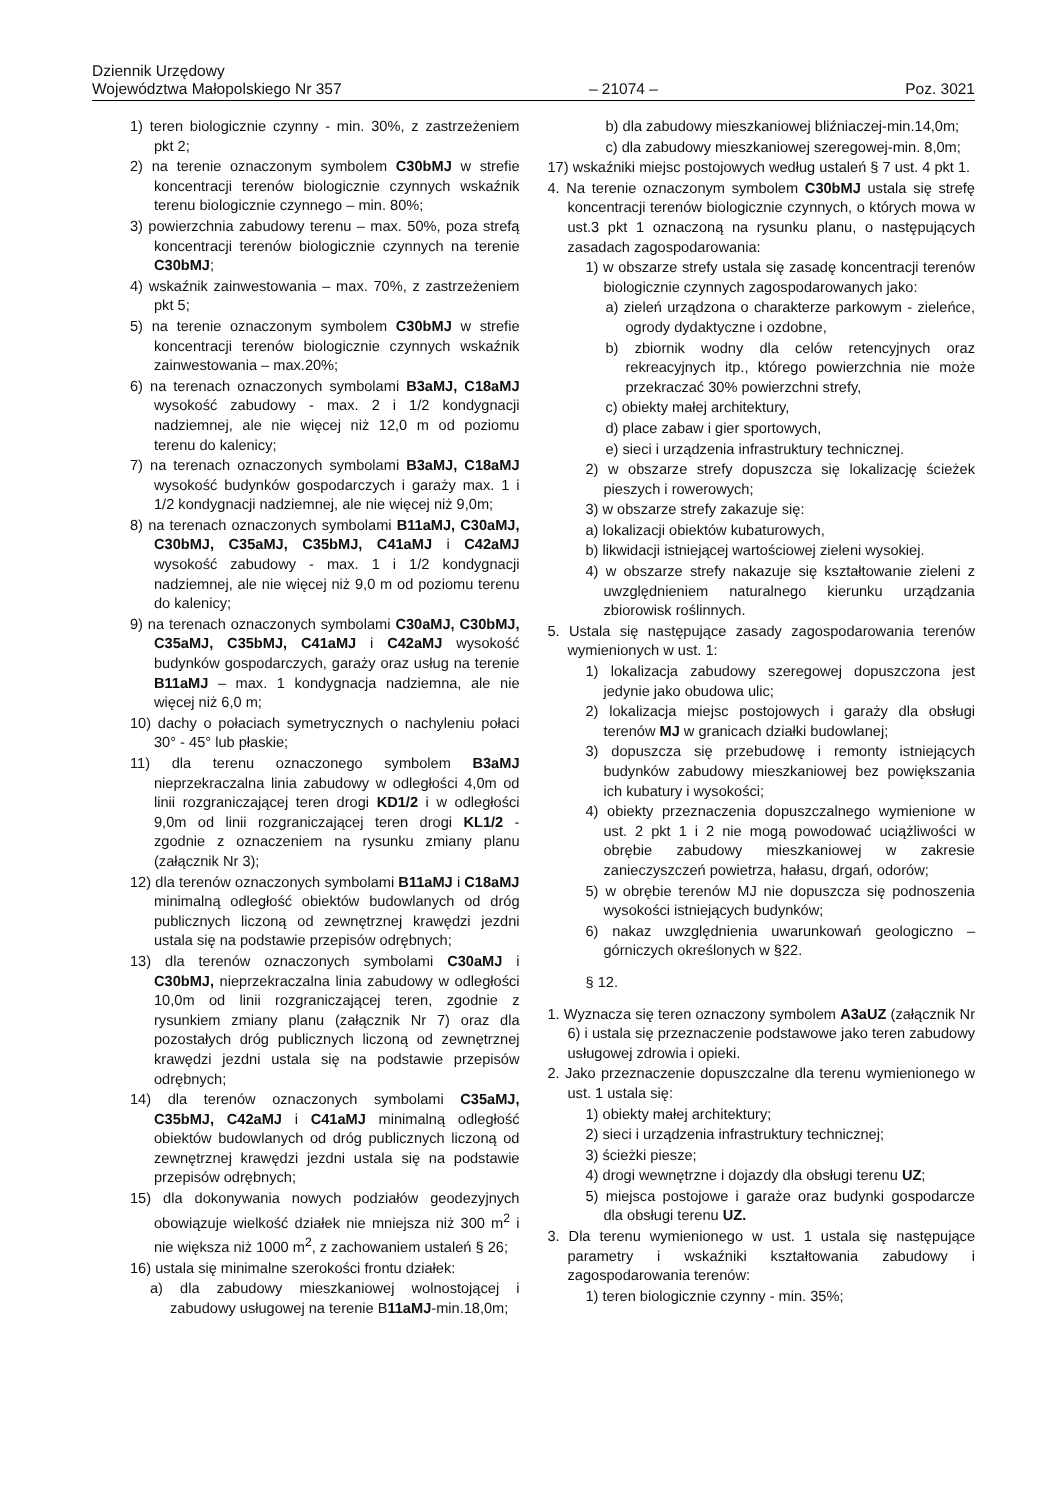Dziennik Urzędowy
Województwa Małopolskiego Nr 357 – 21074 – Poz. 3021
1) teren biologicznie czynny - min. 30%, z zastrzeżeniem pkt 2;
2) na terenie oznaczonym symbolem C30bMJ w strefie koncentracji terenów biologicznie czynnych wskaźnik terenu biologicznie czynnego – min. 80%;
3) powierzchnia zabudowy terenu – max. 50%, poza strefą koncentracji terenów biologicznie czynnych na terenie C30bMJ;
4) wskaźnik zainwestowania – max. 70%, z zastrzeżeniem pkt 5;
5) na terenie oznaczonym symbolem C30bMJ w strefie koncentracji terenów biologicznie czynnych wskaźnik zainwestowania – max.20%;
6) na terenach oznaczonych symbolami B3aMJ, C18aMJ wysokość zabudowy - max. 2 i 1/2 kondygnacji nadziemnej, ale nie więcej niż 12,0 m od poziomu terenu do kalenicy;
7) na terenach oznaczonych symbolami B3aMJ, C18aMJ wysokość budynków gospodarczych i garaży max. 1 i 1/2 kondygnacji nadziemnej, ale nie więcej niż 9,0m;
8) na terenach oznaczonych symbolami B11aMJ, C30aMJ, C30bMJ, C35aMJ, C35bMJ, C41aMJ i C42aMJ wysokość zabudowy - max. 1 i 1/2 kondygnacji nadziemnej, ale nie więcej niż 9,0 m od poziomu terenu do kalenicy;
9) na terenach oznaczonych symbolami C30aMJ, C30bMJ, C35aMJ, C35bMJ, C41aMJ i C42aMJ wysokość budynków gospodarczych, garaży oraz usług na terenie B11aMJ – max. 1 kondygnacja nadziemna, ale nie więcej niż 6,0 m;
10) dachy o połaciach symetrycznych o nachyleniu połaci 30° - 45° lub płaskie;
11) dla terenu oznaczonego symbolem B3aMJ nieprzekraczalna linia zabudowy w odległości 4,0m od linii rozgraniczającej teren drogi KD1/2 i w odległości 9,0m od linii rozgraniczającej teren drogi KL1/2 - zgodnie z oznaczeniem na rysunku zmiany planu (załącznik Nr 3);
12) dla terenów oznaczonych symbolami B11aMJ i C18aMJ minimalną odległość obiektów budowlanych od dróg publicznych liczoną od zewnętrznej krawędzi jezdni ustala się na podstawie przepisów odrębnych;
13) dla terenów oznaczonych symbolami C30aMJ i C30bMJ, nieprzekraczalna linia zabudowy w odległości 10,0m od linii rozgraniczającej teren, zgodnie z rysunkiem zmiany planu (załącznik Nr 7) oraz dla pozostałych dróg publicznych liczoną od zewnętrznej krawędzi jezdni ustala się na podstawie przepisów odrębnych;
14) dla terenów oznaczonych symbolami C35aMJ, C35bMJ, C42aMJ i C41aMJ minimalną odległość obiektów budowlanych od dróg publicznych liczoną od zewnętrznej krawędzi jezdni ustala się na podstawie przepisów odrębnych;
15) dla dokonywania nowych podziałów geodezyjnych obowiązuje wielkość działek nie mniejsza niż 300 m<sup>2</sup> i nie większa niż 1000 m<sup>2</sup>, z zachowaniem ustaleń § 26;
16) ustala się minimalne szerokości frontu działek:
a) dla zabudowy mieszkaniowej wolnostojącej i zabudowy usługowej na terenie B11aMJ-min.18,0m;
b) dla zabudowy mieszkaniowej bliźniaczej-min.14,0m;
c) dla zabudowy mieszkaniowej szeregowej-min. 8,0m;
17) wskaźniki miejsc postojowych według ustaleń § 7 ust. 4 pkt 1.
4. Na terenie oznaczonym symbolem C30bMJ ustala się strefę koncentracji terenów biologicznie czynnych, o których mowa w ust.3 pkt 1 oznaczoną na rysunku planu, o następujących zasadach zagospodarowania:
1) w obszarze strefy ustala się zasadę koncentracji terenów biologicznie czynnych zagospodarowanych jako:
a) zieleń urządzona o charakterze parkowym - zieleńce, ogrody dydaktyczne i ozdobne,
b) zbiornik wodny dla celów retencyjnych oraz rekreacyjnych itp., którego powierzchnia nie może przekraczać 30% powierzchni strefy,
c) obiekty małej architektury,
d) place zabaw i gier sportowych,
e) sieci i urządzenia infrastruktury technicznej.
2) w obszarze strefy dopuszcza się lokalizację ścieżek pieszych i rowerowych;
3) w obszarze strefy zakazuje się:
a) lokalizacji obiektów kubaturowych,
b) likwidacji istniejącej wartościowej zieleni wysokiej.
4) w obszarze strefy nakazuje się kształtowanie zieleni z uwzględnieniem naturalnego kierunku urządzania zbiorowisk roślinnych.
5. Ustala się następujące zasady zagospodarowania terenów wymienionych w ust. 1:
1) lokalizacja zabudowy szeregowej dopuszczona jest jedynie jako obudowa ulic;
2) lokalizacja miejsc postojowych i garaży dla obsługi terenów MJ w granicach działki budowlanej;
3) dopuszcza się przebudowę i remonty istniejących budynków zabudowy mieszkaniowej bez powiększania ich kubatury i wysokości;
4) obiekty przeznaczenia dopuszczalnego wymienione w ust. 2 pkt 1 i 2 nie mogą powodować uciążliwości w obrębie zabudowy mieszkaniowej w zakresie zanieczyszczeń powietrza, hałasu, drgań, odorów;
5) w obrębie terenów MJ nie dopuszcza się podnoszenia wysokości istniejących budynków;
6) nakaz uwzględnienia uwarunkowań geologiczno – górniczych określonych w §22.
§ 12.
1. Wyznacza się teren oznaczony symbolem A3aUZ (załącznik Nr 6) i ustala się przeznaczenie podstawowe jako teren zabudowy usługowej zdrowia i opieki.
2. Jako przeznaczenie dopuszczalne dla terenu wymienionego w ust. 1 ustala się:
1) obiekty małej architektury;
2) sieci i urządzenia infrastruktury technicznej;
3) ścieżki piesze;
4) drogi wewnętrzne i dojazdy dla obsługi terenu UZ;
5) miejsca postojowe i garaże oraz budynki gospodarcze dla obsługi terenu UZ.
3. Dla terenu wymienionego w ust. 1 ustala się następujące parametry i wskaźniki kształtowania zabudowy i zagospodarowania terenów:
1) teren biologicznie czynny - min. 35%;